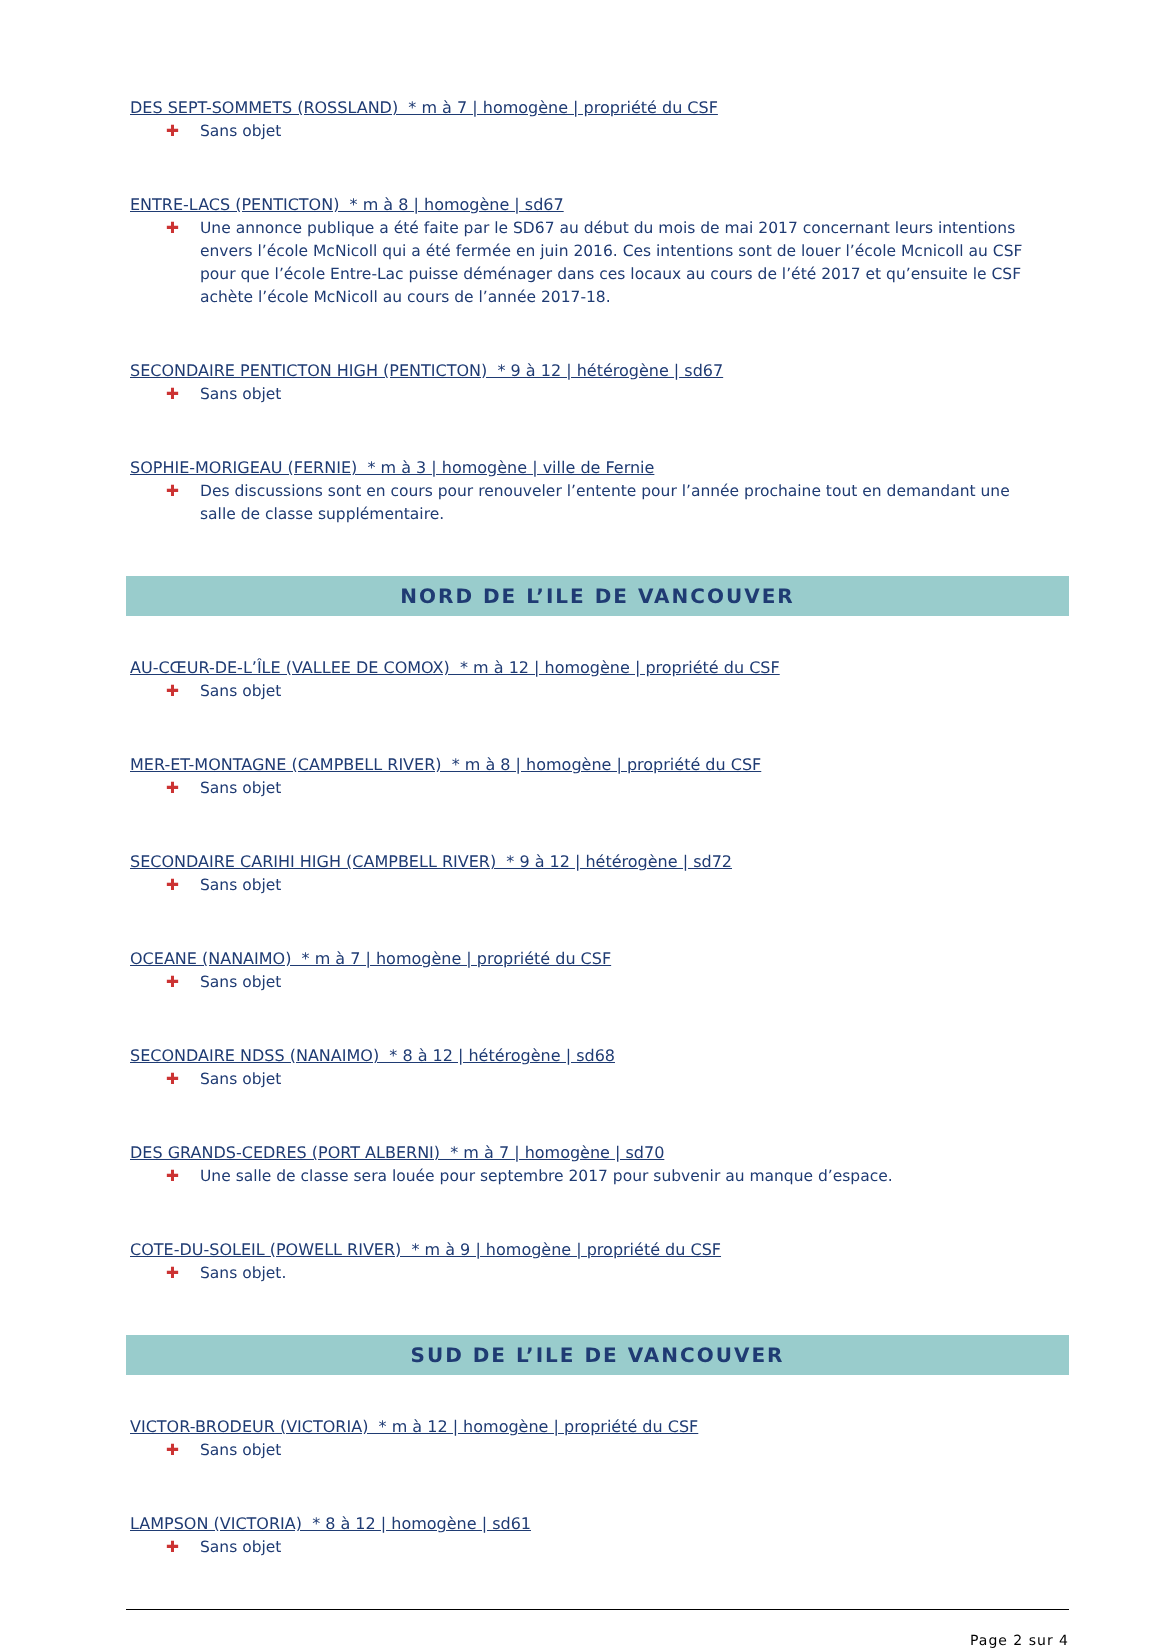DES SEPT-SOMMETS (ROSSLAND) * m à 7 | homogène | propriété du CSF
✚ Sans objet
ENTRE-LACS (PENTICTON) * m à 8 | homogène | sd67
✚ Une annonce publique a été faite par le SD67 au début du mois de mai 2017 concernant leurs intentions envers l’école McNicoll qui a été fermée en juin 2016. Ces intentions sont de louer l’école Mcnicoll au CSF pour que l’école Entre-Lac puisse déménager dans ces locaux au cours de l’été 2017 et qu’ensuite le CSF achète l’école McNicoll au cours de l’année 2017-18.
SECONDAIRE PENTICTON HIGH (PENTICTON) * 9 à 12 | hétérogène | sd67
✚ Sans objet
SOPHIE-MORIGEAU (FERNIE) * m à 3 | homogène | ville de Fernie
✚ Des discussions sont en cours pour renouveler l’entente pour l’année prochaine tout en demandant une salle de classe supplémentaire.
NORD DE L’ILE DE VANCOUVER
AU-CŒUR-DE-L’ÎLE (VALLEE DE COMOX) * m à 12 | homogène | propriété du CSF
✚ Sans objet
MER-ET-MONTAGNE (CAMPBELL RIVER) * m à 8 | homogène | propriété du CSF
✚ Sans objet
SECONDAIRE CARIHI HIGH (CAMPBELL RIVER) * 9 à 12 | hétérogène | sd72
✚ Sans objet
OCEANE (NANAIMO) * m à 7 | homogène | propriété du CSF
✚ Sans objet
SECONDAIRE NDSS (NANAIMO) * 8 à 12 | hétérogène | sd68
✚ Sans objet
DES GRANDS-CEDRES (PORT ALBERNI) * m à 7 | homogène | sd70
✚ Une salle de classe sera louée pour septembre 2017 pour subvenir au manque d’espace.
COTE-DU-SOLEIL (POWELL RIVER) * m à 9 | homogène | propriété du CSF
✚ Sans objet.
SUD DE L’ILE DE VANCOUVER
VICTOR-BRODEUR (VICTORIA) * m à 12 | homogène | propriété du CSF
✚ Sans objet
LAMPSON (VICTORIA) * 8 à 12 | homogène | sd61
✚ Sans objet
Page 2 sur 4